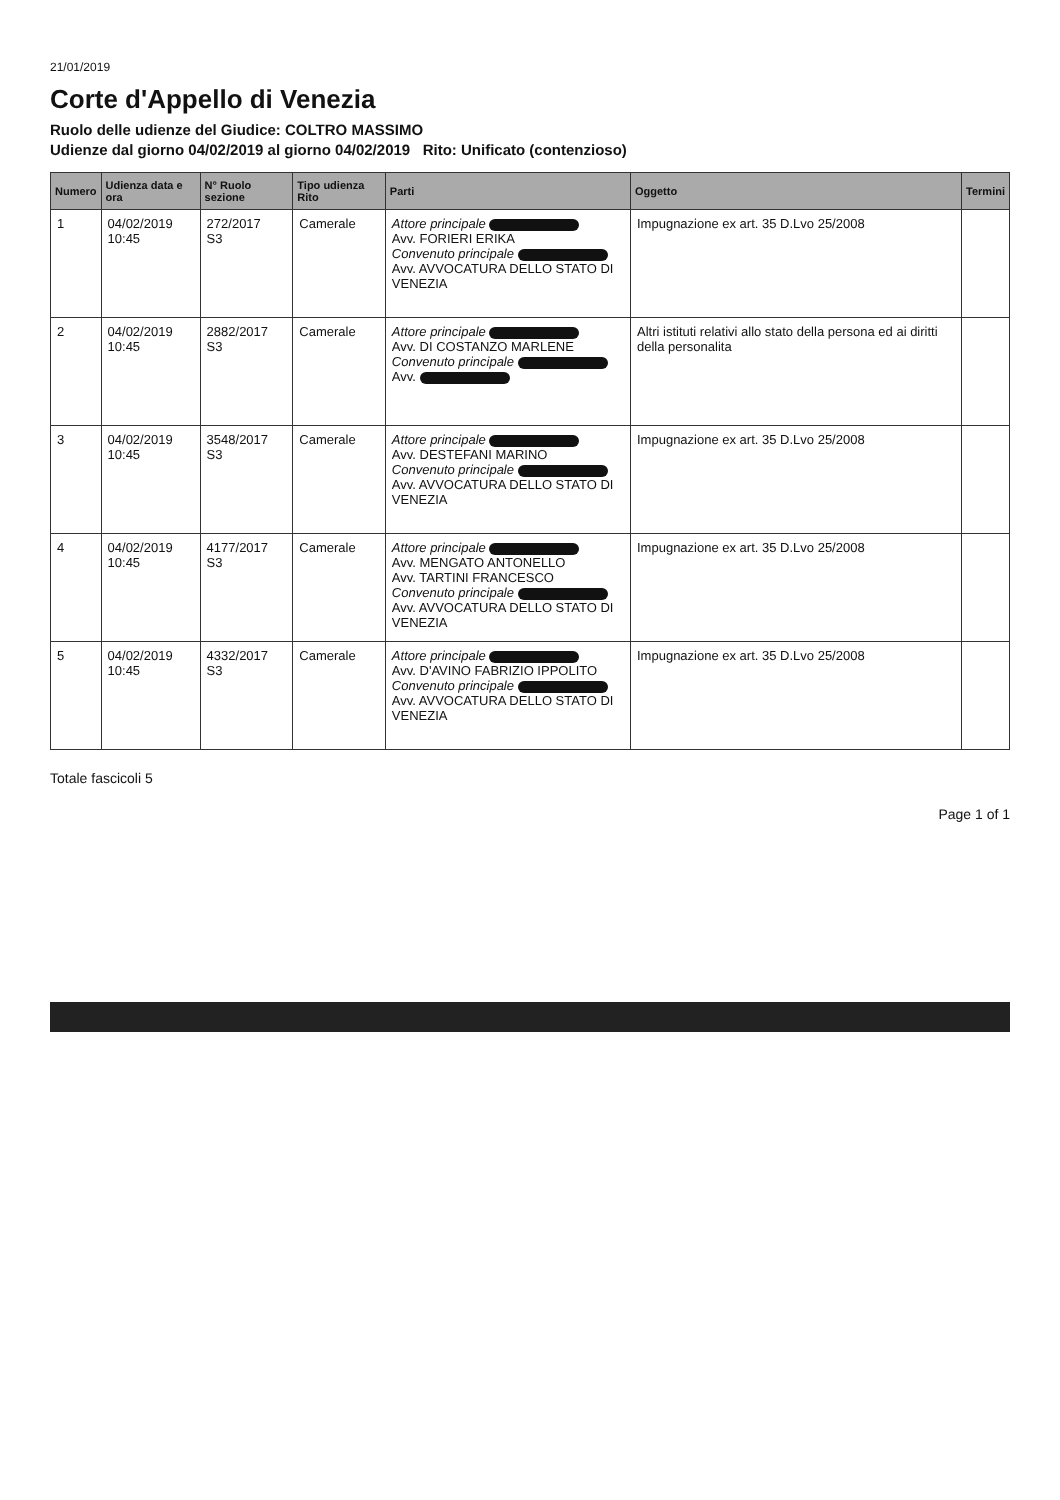21/01/2019
Corte d'Appello di Venezia
Ruolo delle udienze del Giudice: COLTRO MASSIMO
Udienze dal giorno 04/02/2019 al giorno 04/02/2019 Rito: Unificato (contenzioso)
| Numero | Udienza data e ora | N° Ruolo sezione | Tipo udienza Rito | Parti | Oggetto | Termini |
| --- | --- | --- | --- | --- | --- | --- |
| 1 | 04/02/2019 10:45 | 272/2017 S3 | Camerale | Attore principale Avv. FORIERI ERIKA Convenuto principale Avv. AVVOCATURA DELLO STATO DI VENEZIA | Impugnazione ex art. 35 D.Lvo 25/2008 | |
| 2 | 04/02/2019 10:45 | 2882/2017 S3 | Camerale | Attore principale Avv. DI COSTANZO MARLENE Convenuto principale Avv. | Altri istituti relativi allo stato della persona ed ai diritti della personalita | |
| 3 | 04/02/2019 10:45 | 3548/2017 S3 | Camerale | Attore principale Avv. DESTEFANI MARINO Convenuto principale Avv. AVVOCATURA DELLO STATO DI VENEZIA | Impugnazione ex art. 35 D.Lvo 25/2008 | |
| 4 | 04/02/2019 10:45 | 4177/2017 S3 | Camerale | Attore principale Avv. MENGATO ANTONELLO Avv. TARTINI FRANCESCO Convenuto principale Avv. AVVOCATURA DELLO STATO DI VENEZIA | Impugnazione ex art. 35 D.Lvo 25/2008 | |
| 5 | 04/02/2019 10:45 | 4332/2017 S3 | Camerale | Attore principale Avv. D'AVINO FABRIZIO IPPOLITO Convenuto principale Avv. AVVOCATURA DELLO STATO DI VENEZIA | Impugnazione ex art. 35 D.Lvo 25/2008 | |
Totale fascicoli 5
Page 1 of 1